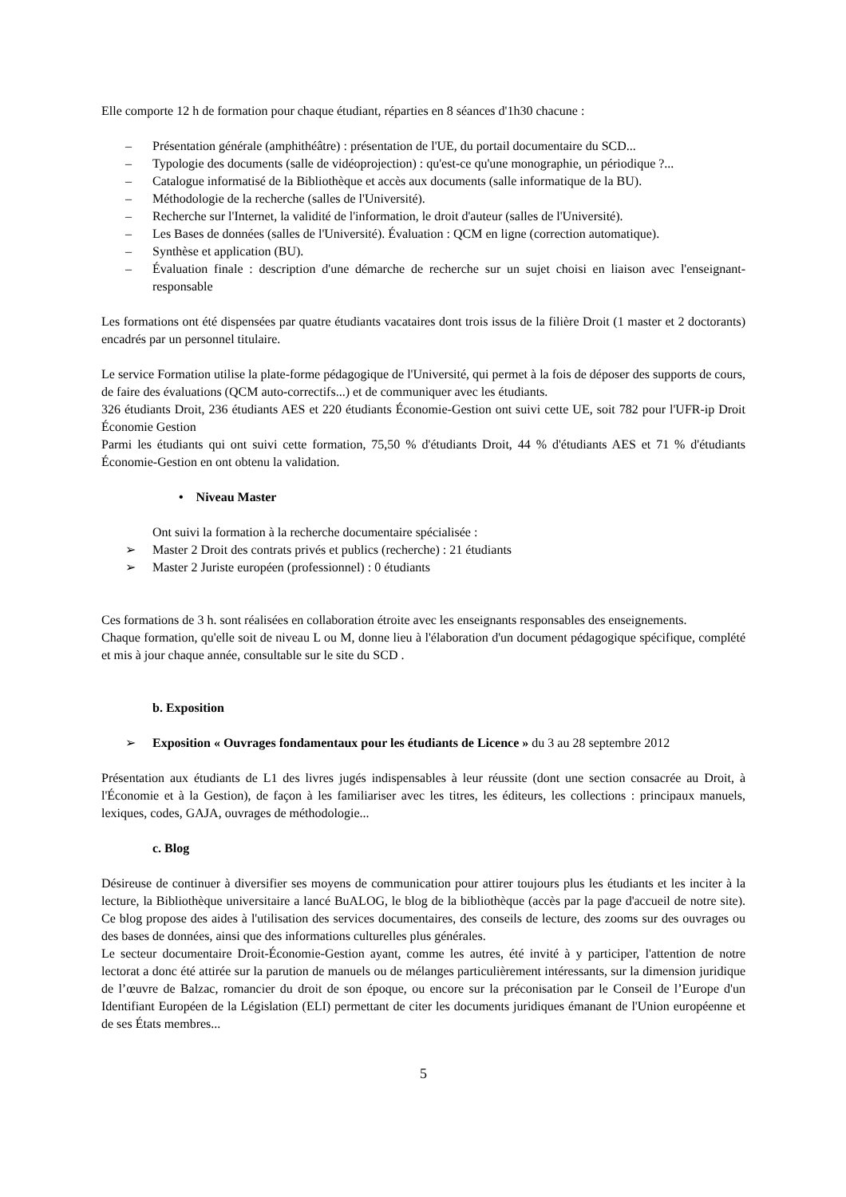Elle comporte 12 h de formation pour chaque étudiant, réparties en 8 séances d'1h30 chacune :
– Présentation générale (amphithéâtre) : présentation de l'UE, du portail documentaire du SCD...
– Typologie des documents (salle de vidéoprojection) : qu'est-ce qu'une monographie, un périodique ?...
– Catalogue informatisé de la Bibliothèque et accès aux documents (salle informatique de la BU).
– Méthodologie de la recherche (salles de l'Université).
– Recherche sur l'Internet, la validité de l'information, le droit d'auteur (salles de l'Université).
– Les Bases de données (salles de l'Université). Évaluation : QCM en ligne (correction automatique).
– Synthèse et application (BU).
– Évaluation finale : description d'une démarche de recherche sur un sujet choisi en liaison avec l'enseignant-responsable
Les formations ont été dispensées par quatre étudiants vacataires dont trois issus de la filière Droit (1 master et 2 doctorants) encadrés par un personnel titulaire.
Le service Formation utilise la plate-forme pédagogique de l'Université, qui permet à la fois de déposer des supports de cours, de faire des évaluations (QCM auto-correctifs...) et de communiquer avec les étudiants.
326 étudiants Droit, 236 étudiants AES et 220 étudiants Économie-Gestion ont suivi cette UE, soit 782 pour l'UFR-ip Droit Économie Gestion
Parmi les étudiants qui ont suivi cette formation, 75,50 % d'étudiants Droit, 44 % d'étudiants AES et 71 % d'étudiants Économie-Gestion en ont obtenu la validation.
• Niveau Master
Ont suivi la formation à la recherche documentaire spécialisée :
➢ Master 2 Droit des contrats privés et publics (recherche) : 21 étudiants
➢ Master 2 Juriste européen (professionnel) : 0 étudiants
Ces formations de 3 h. sont réalisées en collaboration étroite avec les enseignants responsables des enseignements.
Chaque formation, qu'elle soit de niveau L ou M, donne lieu à l'élaboration d'un document pédagogique spécifique, complété et mis à jour chaque année, consultable sur le site du SCD .
b. Exposition
➢ Exposition « Ouvrages fondamentaux pour les étudiants de Licence » du 3 au 28 septembre 2012
Présentation aux étudiants de L1 des livres jugés indispensables à leur réussite (dont une section consacrée au Droit, à l'Économie et à la Gestion), de façon à les familiariser avec les titres, les éditeurs, les collections : principaux manuels, lexiques, codes, GAJA, ouvrages de méthodologie...
c. Blog
Désireuse de continuer à diversifier ses moyens de communication pour attirer toujours plus les étudiants et les inciter à la lecture, la Bibliothèque universitaire a lancé BuALOG, le blog de la bibliothèque (accès par la page d'accueil de notre site). Ce blog propose des aides à l'utilisation des services documentaires, des conseils de lecture, des zooms sur des ouvrages ou des bases de données, ainsi que des informations culturelles plus générales.
Le secteur documentaire Droit-Économie-Gestion ayant, comme les autres, été invité à y participer, l'attention de notre lectorat a donc été attirée sur la parution de manuels ou de mélanges particulièrement intéressants, sur la dimension juridique de l’œuvre de Balzac, romancier du droit de son époque, ou encore sur la préconisation par le Conseil de l’Europe d'un Identifiant Européen de la Législation (ELI) permettant de citer les documents juridiques émanant de l'Union européenne et de ses États membres...
5